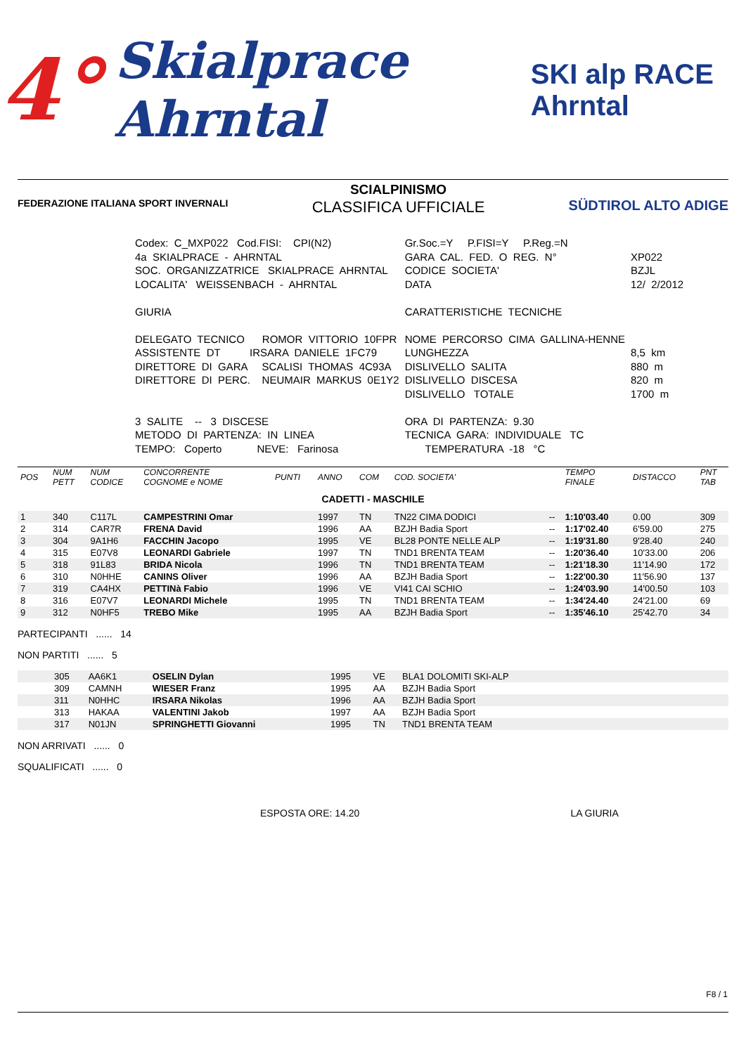4° Skialprace Ahrntal SKI alp RACE Ahrntal
FEDERAZIONE ITALIANA SPORT INVERNALI
SCIALPINISMO
CLASSIFICA UFFICIALE
SÜDTIROL ALTO ADIGE
| Codex: C_MXP022 Cod.FISI: CPI(N2) | Gr.Soc.=Y P.FISI=Y P.Reg.=N | |
| 4a SKIALPRACE - AHRNTAL | GARA CAL. FED. O REG. N° | XP022 |
| SOC. ORGANIZZATRICE SKIALPRACE AHRNTAL | CODICE SOCIETA' | BZJL |
| LOCALITA' WEISSENBACH - AHRNTAL | DATA | 12/ 2/2012 |
| GIURIA | CARATTERISTICHE TECNICHE | |
| DELEGATO TECNICO ROMOR VITTORIO 10FPR | NOME PERCORSO CIMA GALLINA-HENNE | |
| ASSISTENTE DT IRSARA DANIELE 1FC79 | LUNGHEZZA | 8,5 km |
| DIRETTORE DI GARA SCALISI THOMAS 4C93A | DISLIVELLO SALITA | 880 m |
| DIRETTORE DI PERC. NEUMAIR MARKUS 0E1Y2 | DISLIVELLO DISCESA | 820 m |
| | DISLIVELLO TOTALE | 1700 m |
| 3 SALITE -- 3 DISCESE | ORA DI PARTENZA: 9.30 | |
| METODO DI PARTENZA: IN LINEA | TECNICA GARA: INDIVIDUALE TC | |
| TEMPO: Coperto NEVE: Farinosa | TEMPERATURA -18 °C | |
| POS | NUM PETT | NUM CODICE | CONCORRENTE COGNOME e NOME | PUNTI | ANNO | COM | COD. SOCIETA' | | TEMPO FINALE | DISTACCO | PNT TAB |
| CADETTI - MASCHILE | | | | | | | | | | | |
| 1 | 340 | C117L | CAMPESTRINI Omar | | 1997 | TN | TN22 CIMA DODICI | -- | 1:10'03.40 | 0.00 | 309 |
| 2 | 314 | CAR7R | FRENA David | | 1996 | AA | BZJH Badia Sport | -- | 1:17'02.40 | 6'59.00 | 275 |
| 3 | 304 | 9A1H6 | FACCHIN Jacopo | | 1995 | VE | BL28 PONTE NELLE ALP | -- | 1:19'31.80 | 9'28.40 | 240 |
| 4 | 315 | E07V8 | LEONARDI Gabriele | | 1997 | TN | TND1 BRENTA TEAM | -- | 1:20'36.40 | 10'33.00 | 206 |
| 5 | 318 | 91L83 | BRIDA Nicola | | 1996 | TN | TND1 BRENTA TEAM | -- | 1:21'18.30 | 11'14.90 | 172 |
| 6 | 310 | N0HHE | CANINS Oliver | | 1996 | AA | BZJH Badia Sport | -- | 1:22'00.30 | 11'56.90 | 137 |
| 7 | 319 | CA4HX | PETTINà Fabio | | 1996 | VE | VI41 CAI SCHIO | -- | 1:24'03.90 | 14'00.50 | 103 |
| 8 | 316 | E07V7 | LEONARDI Michele | | 1995 | TN | TND1 BRENTA TEAM | -- | 1:34'24.40 | 24'21.00 | 69 |
| 9 | 312 | N0HF5 | TREBO Mike | | 1995 | AA | BZJH Badia Sport | -- | 1:35'46.10 | 25'42.70 | 34 |
PARTECIPANTI ...... 14
NON PARTITI ...... 5
| | 305 | AA6K1 | OSELIN Dylan | 1995 | VE | BLA1 DOLOMITI SKI-ALP |
| | 309 | CAMNH | WIESER Franz | 1995 | AA | BZJH Badia Sport |
| | 311 | N0HHC | IRSARA Nikolas | 1996 | AA | BZJH Badia Sport |
| | 313 | HAKAA | VALENTINI Jakob | 1997 | AA | BZJH Badia Sport |
| | 317 | N01JN | SPRINGHETTI Giovanni | 1995 | TN | TND1 BRENTA TEAM |
NON ARRIVATI ...... 0
SQUALIFICATI ...... 0
ESPOSTA ORE: 14.20 LA GIURIA
F8 / 1